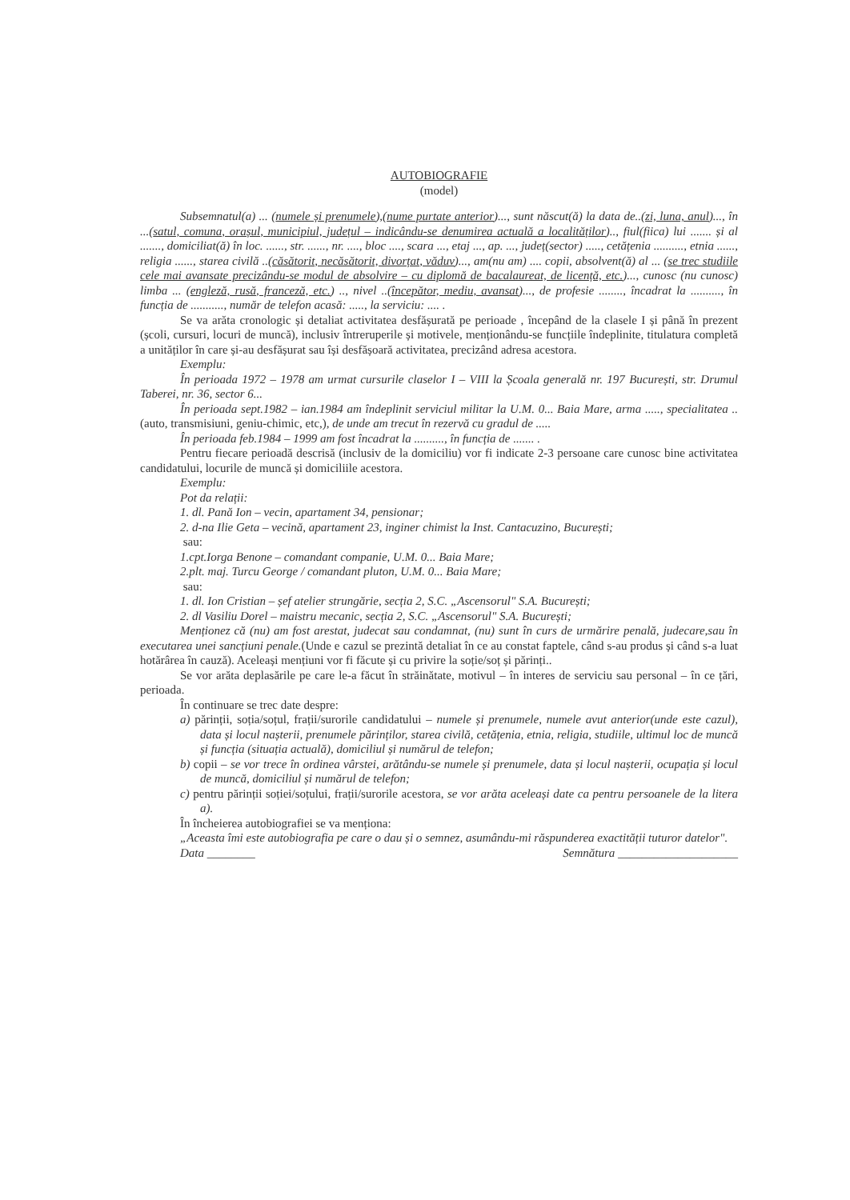AUTOBIOGRAFIE
(model)
Subsemnatul(a) ... (numele și prenumele),(nume purtate anterior)..., sunt născut(ă) la data de..(zi, luna, anul)..., în ...(satul, comuna, orașul, municipiul, județul – indicându-se denumirea actuală a localităților).., fiul(fiica) lui ....... și al ......., domiciliat(ă) în loc. ......, str. ......, nr. ...., bloc ...., scara ..., etaj ..., ap. ..., județ(sector) ....., cetățenia .........., etnia ......, religia ......, starea civilă ..(căsătorit, necăsătorit, divorțat, văduv)..., am(nu am) .... copii, absolvent(ă) al ... (se trec studiile cele mai avansate precizându-se modul de absolvire – cu diplomă de bacalaureat, de licență, etc.)..., cunosc (nu cunosc) limba ... (engleză, rusă, franceză, etc.) .., nivel ..(începător, mediu, avansat)..., de profesie ........, încadrat la .........., în funcția de ..........., număr de telefon acasă: ....., la serviciu: .... .
Se va arăta cronologic și detaliat activitatea desfășurată pe perioade , începând de la clasele I și până în prezent (școli, cursuri, locuri de muncă), inclusiv întreruperile și motivele, menționându-se funcțiile îndeplinite, titulatura completă a unităților în care și-au desfășurat sau își desfășoară activitatea, precizând adresa acestora.
Exemplu:
În perioada 1972 – 1978 am urmat cursurile claselor I – VIII la Școala generală nr. 197 București, str. Drumul Taberei, nr. 36, sector 6...
În perioada sept.1982 – ian.1984 am îndeplinit serviciul militar la U.M. 0... Baia Mare, arma ....., specialitatea ..(auto, transmisiuni, geniu-chimic, etc,), de unde am trecut în rezervă cu gradul de .....
În perioada feb.1984 – 1999 am fost încadrat la .........., în funcția de ....... .
Pentru fiecare perioadă descrisă (inclusiv de la domiciliu) vor fi indicate 2-3 persoane care cunosc bine activitatea candidatului, locurile de muncă și domiciliile acestora.
Exemplu:
Pot da relații:
1. dl. Pană Ion – vecin, apartament 34, pensionar;
2. d-na Ilie Geta – vecină, apartament 23, inginer chimist la Inst. Cantacuzino, București;
sau:
1.cpt.Iorga Benone – comandant companie, U.M. 0... Baia Mare;
2.plt. maj. Turcu George / comandant pluton, U.M. 0... Baia Mare;
sau:
1. dl. Ion Cristian – șef atelier strungărie, secția 2, S.C. „Ascensorul" S.A. București;
2. dl Vasiliu Dorel – maistru mecanic, secția 2, S.C. „Ascensorul" S.A. București;
Menționez că (nu) am fost arestat, judecat sau condamnat, (nu) sunt în curs de urmărire penală, judecare,sau în executarea unei sancțiuni penale.(Unde e cazul se prezintă detaliat în ce au constat faptele, când s-au produs și când s-a luat hotărârea în cauză). Aceleași mențiuni vor fi făcute și cu privire la soție/soț și părinți..
Se vor arăta deplasările pe care le-a făcut în străinătate, motivul – în interes de serviciu sau personal – în ce țări, perioada.
În continuare se trec date despre:
a) părinții, soția/soțul, frații/surorile candidatului – numele și prenumele, numele avut anterior(unde este cazul), data și locul nașterii, prenumele părinților, starea civilă, cetățenia, etnia, religia, studiile, ultimul loc de muncă și funcția (situația actuală), domiciliul și numărul de telefon;
b) copii – se vor trece în ordinea vârstei, arătându-se numele și prenumele, data și locul nașterii, ocupația și locul de muncă, domiciliul și numărul de telefon;
c) pentru părinții soției/soțului, frații/surorile acestora, se vor arăta aceleași date ca pentru persoanele de la litera a).
În încheierea autobiografiei se va menționa:
„Aceasta îmi este autobiografia pe care o dau și o semnez, asumându-mi răspunderea exactității tuturor datelor".
Data ________ Semnătura ____________________